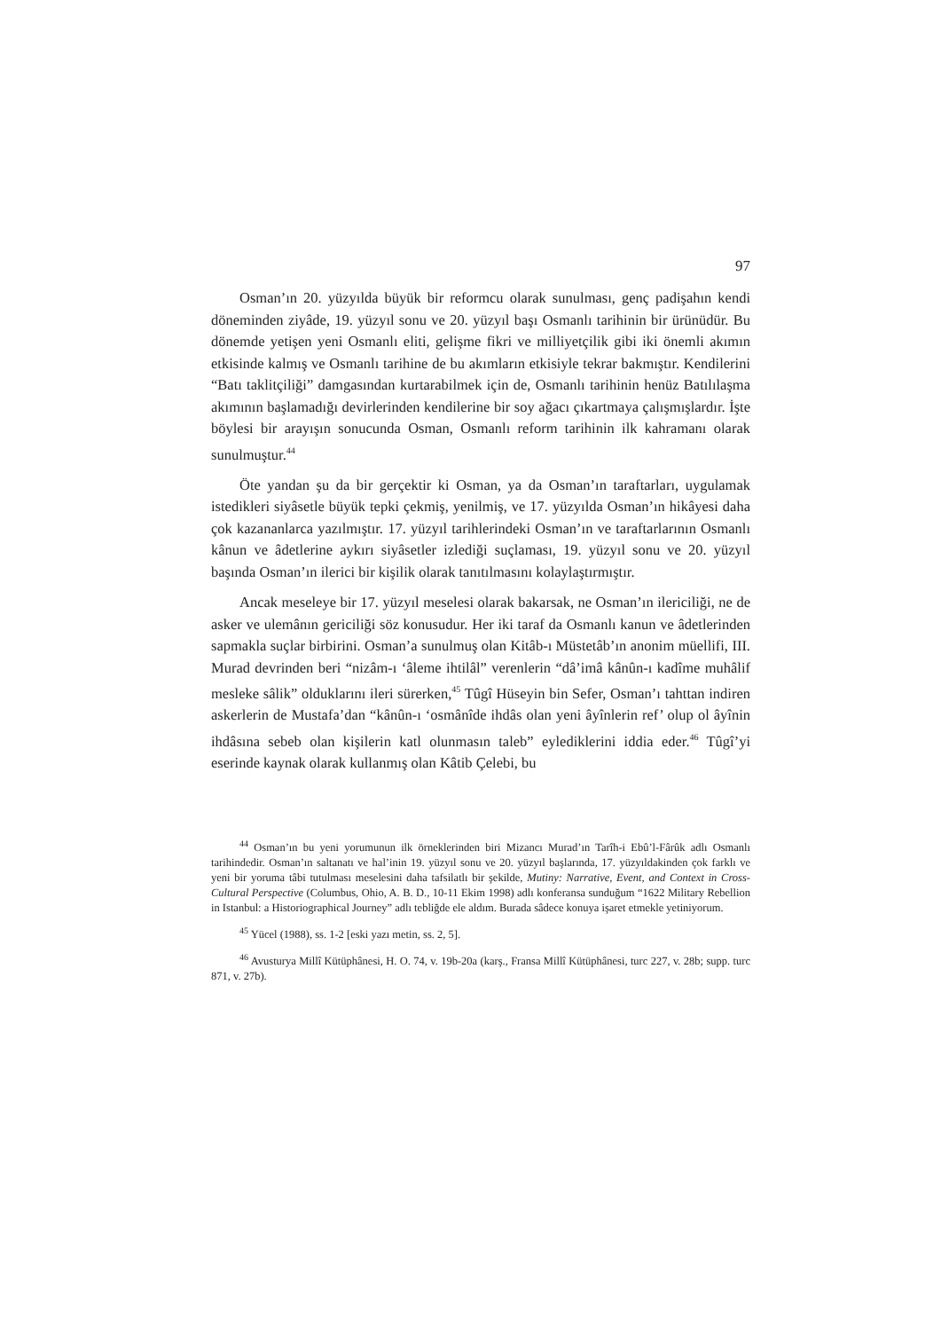97
Osman’ın 20. yüzyılda büyük bir reformcu olarak sunulması, genç padişahın kendi döneminden ziyâde, 19. yüzyıl sonu ve 20. yüzyıl başı Osmanlı tarihinin bir ürünüdür. Bu dönemde yetişen yeni Osmanlı eliti, gelişme fikri ve milliyetçilik gibi iki önemli akımın etkisinde kalmış ve Osmanlı tarihine de bu akımların etkisiyle tekrar bakmıştır. Kendilerini “Batı taklitçiliği” damgasından kurtarabilmek için de, Osmanlı tarihinin henüz Batılılaşma akımının başlamadığı devirlerinden kendilerine bir soy ağacı çıkartmaya çalışmışlardır. İşte böylesi bir arayışın sonucunda Osman, Osmanlı reform tarihinin ilk kahramanı olarak sunulmuştur.<sup>44</sup>
Öte yandan şu da bir gerçektir ki Osman, ya da Osman’ın taraftarları, uygulamak istedikleri siyâsetle büyük tepki çekmiş, yenilmiş, ve 17. yüzyılda Osman’ın hikâyesi daha çok kazananlarca yazılmıştır. 17. yüzyıl tarihlerindeki Osman’ın ve taraftarlarının Osmanlı kânun ve âdetlerine aykırı siyâsetler izlediği suçlaması, 19. yüzyıl sonu ve 20. yüzyıl başında Osman’ın ilerici bir kişilik olarak tanıtılmasını kolaylaştırmıştır.
Ancak meseleye bir 17. yüzyıl meselesi olarak bakarsak, ne Osman’ın ilericiliği, ne de asker ve ulemânın gericiliği söz konusudur. Her iki taraf da Osmanlı kanun ve âdetlerinden sapmakla suçlar birbirini. Osman’a sunulmuş olan Kitâb-ı Müstetâb’ın anonim müellifi, III. Murad devrinden beri “nizâm-ı ‘âleme ihtilâl” verenlerin “dâ’imâ kânûn-ı kadîme muhâlif mesleke sâlik” olduklarını ileri sürerken,<sup>45</sup> Tûgî Hüseyin bin Sefer, Osman’ı tahttan indiren askerlerin de Mustafa’dan “kânûn-ı ‘osmânîde ihdâs olan yeni âyînlerin ref’ olup ol âyînin ihdâsına sebeb olan kişilerin katl olunmasın taleb” eylediklerini iddia eder.<sup>46</sup> Tûgî’yi eserinde kaynak olarak kullanmış olan Kâtib Çelebi, bu
<sup>44</sup> Osman’ın bu yeni yorumunun ilk örneklerinden biri Mizancı Murad’ın Tarîh-i Ebû’l-Fârûk adlı Osmanlı tarihindedir. Osman’ın saltanatı ve hal’inin 19. yüzyıl sonu ve 20. yüzyıl başlarında, 17. yüzyıldakinden çok farklı ve yeni bir yoruma tâbi tutulması meselesini daha tafsilatlı bir şekilde, Mutiny: Narrative, Event, and Context in Cross-Cultural Perspective (Columbus, Ohio, A. B. D., 10-11 Ekim 1998) adlı konferansa sunduğum “1622 Military Rebellion in Istanbul: a Historiographical Journey” adlı tebliğde ele aldım. Burada sâdece konuya işaret etmekle yetiniyorum.
<sup>45</sup> Yücel (1988), ss. 1-2 [eski yazı metin, ss. 2, 5].
<sup>46</sup> Avusturya Millî Kütüphânesi, H. O. 74, v. 19b-20a (karş., Fransa Millî Kütüphânesi, turc 227, v. 28b; supp. turc 871, v. 27b).